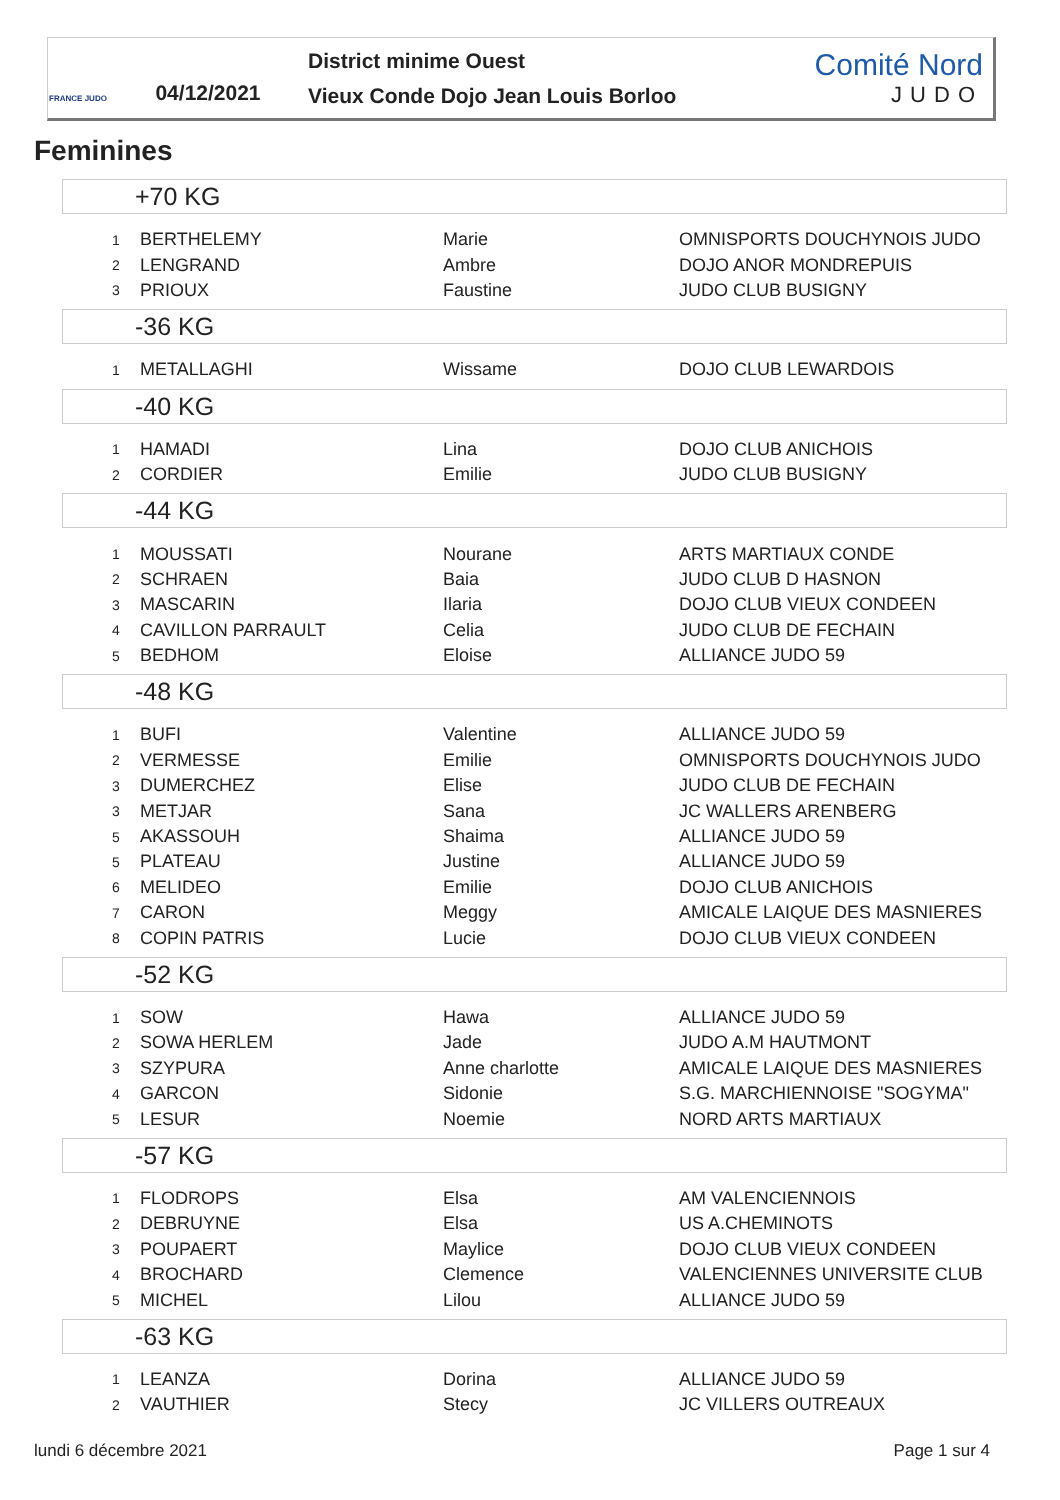FRANCE JUDO
04/12/2021
District minime Ouest
Vieux Conde Dojo Jean Louis Borloo
Comité Nord
JUDO
Feminines
+70 KG
| 1 | BERTHELEMY | Marie | OMNISPORTS DOUCHYNOIS JUDO |
| 2 | LENGRAND | Ambre | DOJO ANOR MONDREPUIS |
| 3 | PRIOUX | Faustine | JUDO CLUB BUSIGNY |
-36 KG
| 1 | METALLAGHI | Wissame | DOJO CLUB LEWARDOIS |
-40 KG
| 1 | HAMADI | Lina | DOJO CLUB ANICHOIS |
| 2 | CORDIER | Emilie | JUDO CLUB BUSIGNY |
-44 KG
| 1 | MOUSSATI | Nourane | ARTS MARTIAUX CONDE |
| 2 | SCHRAEN | Baia | JUDO CLUB D HASNON |
| 3 | MASCARIN | Ilaria | DOJO CLUB VIEUX CONDEEN |
| 4 | CAVILLON PARRAULT | Celia | JUDO CLUB DE FECHAIN |
| 5 | BEDHOM | Eloise | ALLIANCE JUDO 59 |
-48 KG
| 1 | BUFI | Valentine | ALLIANCE JUDO 59 |
| 2 | VERMESSE | Emilie | OMNISPORTS DOUCHYNOIS JUDO |
| 3 | DUMERCHEZ | Elise | JUDO CLUB DE FECHAIN |
| 3 | METJAR | Sana | JC WALLERS ARENBERG |
| 5 | AKASSOUH | Shaima | ALLIANCE JUDO 59 |
| 5 | PLATEAU | Justine | ALLIANCE JUDO 59 |
| 6 | MELIDEO | Emilie | DOJO CLUB ANICHOIS |
| 7 | CARON | Meggy | AMICALE LAIQUE DES MASNIERES |
| 8 | COPIN PATRIS | Lucie | DOJO CLUB VIEUX CONDEEN |
-52 KG
| 1 | SOW | Hawa | ALLIANCE JUDO 59 |
| 2 | SOWA HERLEM | Jade | JUDO A.M HAUTMONT |
| 3 | SZYPURA | Anne charlotte | AMICALE LAIQUE DES MASNIERES |
| 4 | GARCON | Sidonie | S.G. MARCHIENNOISE "SOGYMA" |
| 5 | LESUR | Noemie | NORD ARTS MARTIAUX |
-57 KG
| 1 | FLODROPS | Elsa | AM VALENCIENNOIS |
| 2 | DEBRUYNE | Elsa | US A.CHEMINOTS |
| 3 | POUPAERT | Maylice | DOJO CLUB VIEUX CONDEEN |
| 4 | BROCHARD | Clemence | VALENCIENNES UNIVERSITE CLUB |
| 5 | MICHEL | Lilou | ALLIANCE JUDO 59 |
-63 KG
| 1 | LEANZA | Dorina | ALLIANCE JUDO 59 |
| 2 | VAUTHIER | Stecy | JC VILLERS OUTREAUX |
lundi 6 décembre 2021 Page 1 sur 4